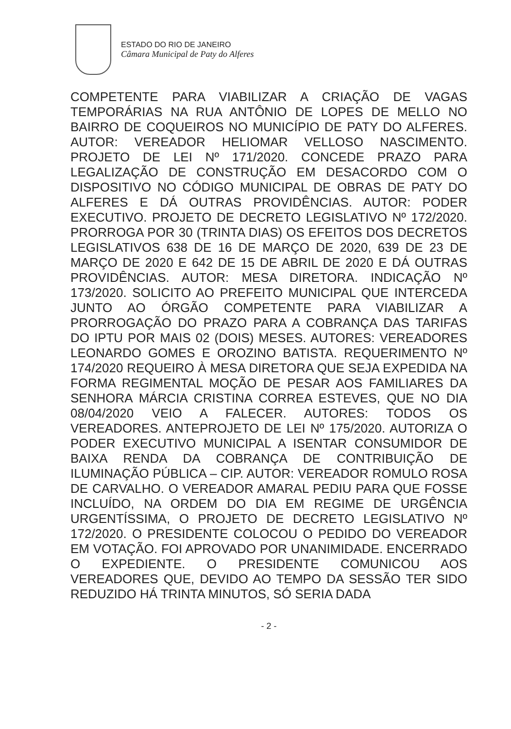ESTADO DO RIO DE JANEIRO
Câmara Municipal de Paty do Alferes
COMPETENTE PARA VIABILIZAR A CRIAÇÃO DE VAGAS TEMPORÁRIAS NA RUA ANTÔNIO DE LOPES DE MELLO NO BAIRRO DE COQUEIROS NO MUNICÍPIO DE PATY DO ALFERES. AUTOR: VEREADOR HELIOMAR VELLOSO NASCIMENTO. PROJETO DE LEI Nº 171/2020. CONCEDE PRAZO PARA LEGALIZAÇÃO DE CONSTRUÇÃO EM DESACORDO COM O DISPOSITIVO NO CÓDIGO MUNICIPAL DE OBRAS DE PATY DO ALFERES E DÁ OUTRAS PROVIDÊNCIAS. AUTOR: PODER EXECUTIVO. PROJETO DE DECRETO LEGISLATIVO Nº 172/2020. PRORROGA POR 30 (TRINTA DIAS) OS EFEITOS DOS DECRETOS LEGISLATIVOS 638 DE 16 DE MARÇO DE 2020, 639 DE 23 DE MARÇO DE 2020 E 642 DE 15 DE ABRIL DE 2020 E DÁ OUTRAS PROVIDÊNCIAS. AUTOR: MESA DIRETORA. INDICAÇÃO Nº 173/2020. SOLICITO AO PREFEITO MUNICIPAL QUE INTERCEDA JUNTO AO ÓRGÃO COMPETENTE PARA VIABILIZAR A PRORROGAÇÃO DO PRAZO PARA A COBRANÇA DAS TARIFAS DO IPTU POR MAIS 02 (DOIS) MESES. AUTORES: VEREADORES LEONARDO GOMES E OROZINO BATISTA. REQUERIMENTO Nº 174/2020 REQUEIRO À MESA DIRETORA QUE SEJA EXPEDIDA NA FORMA REGIMENTAL MOÇÃO DE PESAR AOS FAMILIARES DA SENHORA MÁRCIA CRISTINA CORREA ESTEVES, QUE NO DIA 08/04/2020 VEIO A FALECER. AUTORES: TODOS OS VEREADORES. ANTEPROJETO DE LEI Nº 175/2020. AUTORIZA O PODER EXECUTIVO MUNICIPAL A ISENTAR CONSUMIDOR DE BAIXA RENDA DA COBRANÇA DE CONTRIBUIÇÃO DE ILUMINAÇÃO PÚBLICA – CIP. AUTOR: VEREADOR ROMULO ROSA DE CARVALHO. O VEREADOR AMARAL PEDIU PARA QUE FOSSE INCLUÍDO, NA ORDEM DO DIA EM REGIME DE URGÊNCIA URGENTÍSSIMA, O PROJETO DE DECRETO LEGISLATIVO Nº 172/2020. O PRESIDENTE COLOCOU O PEDIDO DO VEREADOR EM VOTAÇÃO. FOI APROVADO POR UNANIMIDADE. ENCERRADO O EXPEDIENTE. O PRESIDENTE COMUNICOU AOS VEREADORES QUE, DEVIDO AO TEMPO DA SESSÃO TER SIDO REDUZIDO HÁ TRINTA MINUTOS, SÓ SERIA DADA
- 2 -